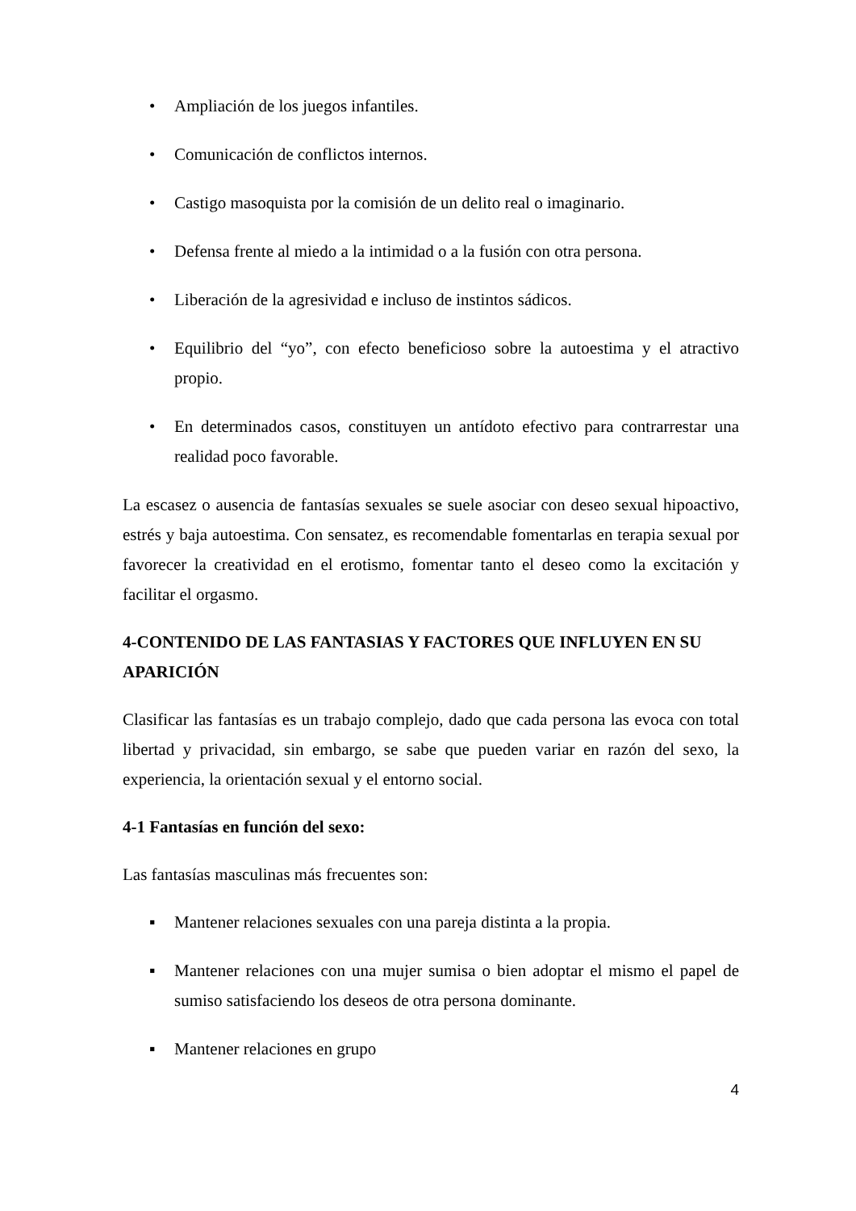• Ampliación de los juegos infantiles.
• Comunicación de conflictos internos.
• Castigo masoquista por la comisión de un delito real o imaginario.
• Defensa frente al miedo a la intimidad o a la fusión con otra persona.
• Liberación de la agresividad e incluso de instintos sádicos.
• Equilibrio del “yo”, con efecto beneficioso sobre la autoestima y el atractivo propio.
• En determinados casos, constituyen un antídoto efectivo para contrarrestar una realidad poco favorable.
La escasez o ausencia de fantasías sexuales se suele asociar con deseo sexual hipoactivo, estrés y baja autoestima. Con sensatez, es recomendable fomentarlas en terapia sexual por favorecer la creatividad en el erotismo, fomentar tanto el deseo como la excitación y facilitar el orgasmo.
4-CONTENIDO DE LAS FANTASIAS Y FACTORES QUE INFLUYEN EN SU APARICIÓN
Clasificar las fantasías es un trabajo complejo, dado que cada persona las evoca con total libertad y privacidad, sin embargo, se sabe que pueden variar en razón del sexo, la experiencia, la orientación sexual y el entorno social.
4-1 Fantasías en función del sexo:
Las fantasías masculinas más frecuentes son:
▪ Mantener relaciones sexuales con una pareja distinta a la propia.
▪ Mantener relaciones con una mujer sumisa o bien adoptar el mismo el papel de sumiso satisfaciendo los deseos de otra persona dominante.
▪ Mantener relaciones en grupo
4